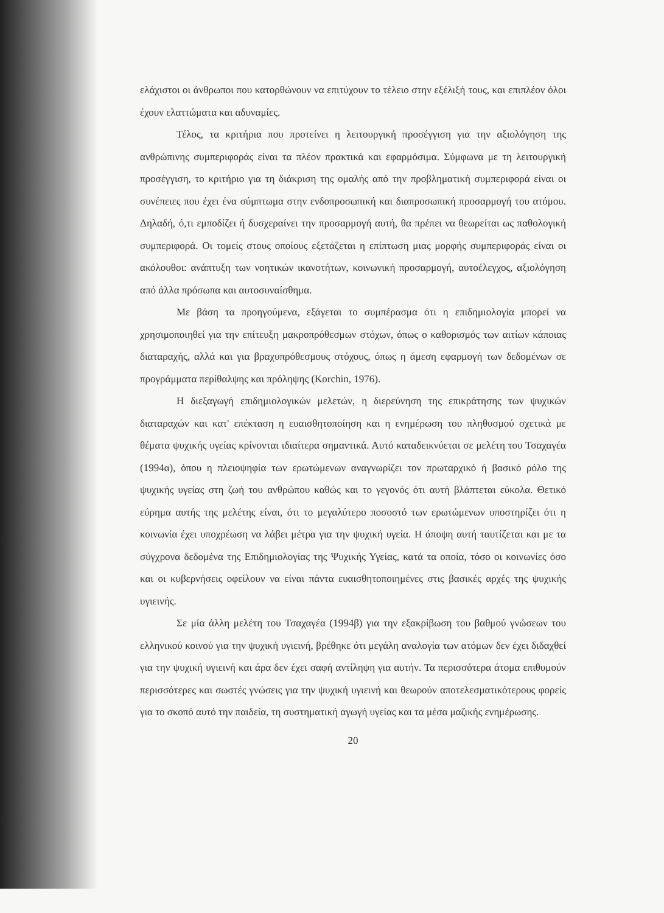ελάχιστοι οι άνθρωποι που κατορθώνουν να επιτύχουν το τέλειο στην εξέλιξή τους, και επιπλέον όλοι έχουν ελαττώματα και αδυναμίες.
Τέλος, τα κριτήρια που προτείνει η λειτουργική προσέγγιση για την αξιολόγηση της ανθρώπινης συμπεριφοράς είναι τα πλέον πρακτικά και εφαρμόσιμα. Σύμφωνα με τη λειτουργική προσέγγιση, το κριτήριο για τη διάκριση της ομαλής από την προβληματική συμπεριφορά είναι οι συνέπειες που έχει ένα σύμπτωμα στην ενδοπροσωπική και διαπροσωπική προσαρμογή του ατόμου. Δηλαδή, ό,τι εμποδίζει ή δυσχεραίνει την προσαρμογή αυτή, θα πρέπει να θεωρείται ως παθολογική συμπεριφορά. Οι τομείς στους οποίους εξετάζεται η επίπτωση μιας μορφής συμπεριφοράς είναι οι ακόλουθοι: ανάπτυξη των νοητικών ικανοτήτων, κοινωνική προσαρμογή, αυτοέλεγχος, αξιολόγηση από άλλα πρόσωπα και αυτοσυναίσθημα.
Με βάση τα προηγούμενα, εξάγεται το συμπέρασμα ότι η επιδημιολογία μπορεί να χρησιμοποιηθεί για την επίτευξη μακροπρόθεσμων στόχων, όπως ο καθορισμός των αιτίων κάποιας διαταραχής, αλλά και για βραχυπρόθεσμους στόχους, όπως η άμεση εφαρμογή των δεδομένων σε προγράμματα περίθαλψης και πρόληψης (Korchin, 1976).
Η διεξαγωγή επιδημιολογικών μελετών, η διερεύνηση της επικράτησης των ψυχικών διαταραχών και κατ' επέκταση η ευαισθητοποίηση και η ενημέρωση του πληθυσμού σχετικά με θέματα ψυχικής υγείας κρίνονται ιδιαίτερα σημαντικά. Αυτό καταδεικνύεται σε μελέτη του Τσαχαγέα (1994α), όπου η πλειοψηφία των ερωτώμενων αναγνωρίζει τον πρωταρχικό ή βασικό ρόλο της ψυχικής υγείας στη ζωή του ανθρώπου καθώς και το γεγονός ότι αυτή βλάπτεται εύκολα. Θετικό εύρημα αυτής της μελέτης είναι, ότι το μεγαλύτερο ποσοστό των ερωτώμενων υποστηρίζει ότι η κοινωνία έχει υποχρέωση να λάβει μέτρα για την ψυχική υγεία. Η άποψη αυτή ταυτίζεται και με τα σύγχρονα δεδομένα της Επιδημιολογίας της Ψυχικής Υγείας, κατά τα οποία, τόσο οι κοινωνίες όσο και οι κυβερνήσεις οφείλουν να είναι πάντα ευαισθητοποιημένες στις βασικές αρχές της ψυχικής υγιεινής.
Σε μία άλλη μελέτη του Τσαχαγέα (1994β) για την εξακρίβωση του βαθμού γνώσεων του ελληνικού κοινού για την ψυχική υγιεινή, βρέθηκε ότι μεγάλη αναλογία των ατόμων δεν έχει διδαχθεί για την ψυχική υγιεινή και άρα δεν έχει σαφή αντίληψη για αυτήν. Τα περισσότερα άτομα επιθυμούν περισσότερες και σωστές γνώσεις για την ψυχική υγιεινή και θεωρούν αποτελεσματικότερους φορείς για το σκοπό αυτό την παιδεία, τη συστηματική αγωγή υγείας και τα μέσα μαζικής ενημέρωσης.
20